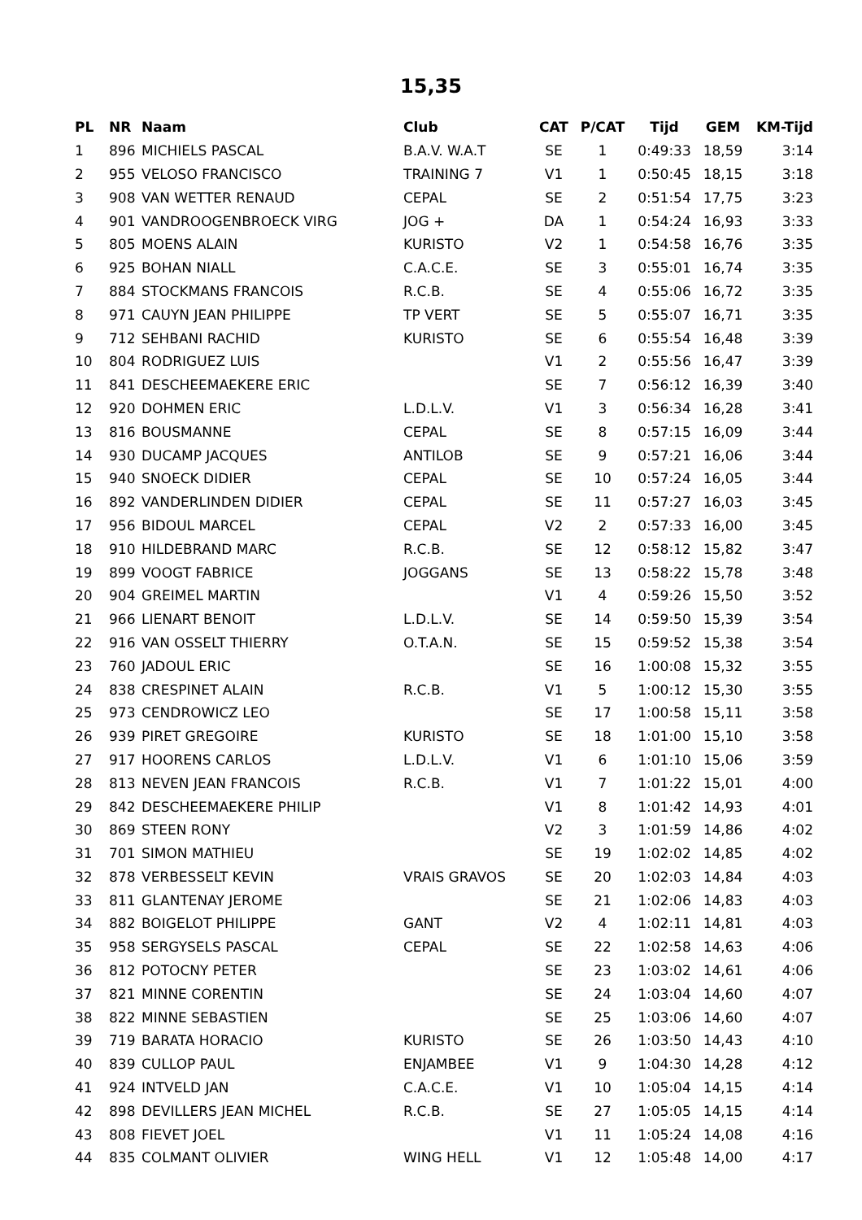15,35
| PL | NR | Naam | Club | CAT | P/CAT | Tijd | GEM | KM-Tijd |
| --- | --- | --- | --- | --- | --- | --- | --- | --- |
| 1 | 896 | MICHIELS PASCAL | B.A.V. W.A.T | SE | 1 | 0:49:33 | 18,59 | 3:14 |
| 2 | 955 | VELOSO FRANCISCO | TRAINING 7 | V1 | 1 | 0:50:45 | 18,15 | 3:18 |
| 3 | 908 | VAN WETTER RENAUD | CEPAL | SE | 2 | 0:51:54 | 17,75 | 3:23 |
| 4 | 901 | VANDROOGENBROECK VIRG | JOG + | DA | 1 | 0:54:24 | 16,93 | 3:33 |
| 5 | 805 | MOENS ALAIN | KURISTO | V2 | 1 | 0:54:58 | 16,76 | 3:35 |
| 6 | 925 | BOHAN NIALL | C.A.C.E. | SE | 3 | 0:55:01 | 16,74 | 3:35 |
| 7 | 884 | STOCKMANS FRANCOIS | R.C.B. | SE | 4 | 0:55:06 | 16,72 | 3:35 |
| 8 | 971 | CAUYN JEAN PHILIPPE | TP VERT | SE | 5 | 0:55:07 | 16,71 | 3:35 |
| 9 | 712 | SEHBANI RACHID | KURISTO | SE | 6 | 0:55:54 | 16,48 | 3:39 |
| 10 | 804 | RODRIGUEZ LUIS | | V1 | 2 | 0:55:56 | 16,47 | 3:39 |
| 11 | 841 | DESCHEEMAEKERE ERIC | | SE | 7 | 0:56:12 | 16,39 | 3:40 |
| 12 | 920 | DOHMEN ERIC | L.D.L.V. | V1 | 3 | 0:56:34 | 16,28 | 3:41 |
| 13 | 816 | BOUSMANNE | CEPAL | SE | 8 | 0:57:15 | 16,09 | 3:44 |
| 14 | 930 | DUCAMP JACQUES | ANTILOB | SE | 9 | 0:57:21 | 16,06 | 3:44 |
| 15 | 940 | SNOECK DIDIER | CEPAL | SE | 10 | 0:57:24 | 16,05 | 3:44 |
| 16 | 892 | VANDERLINDEN DIDIER | CEPAL | SE | 11 | 0:57:27 | 16,03 | 3:45 |
| 17 | 956 | BIDOUL MARCEL | CEPAL | V2 | 2 | 0:57:33 | 16,00 | 3:45 |
| 18 | 910 | HILDEBRAND MARC | R.C.B. | SE | 12 | 0:58:12 | 15,82 | 3:47 |
| 19 | 899 | VOOGT FABRICE | JOGGANS | SE | 13 | 0:58:22 | 15,78 | 3:48 |
| 20 | 904 | GREIMEL MARTIN | | V1 | 4 | 0:59:26 | 15,50 | 3:52 |
| 21 | 966 | LIENART BENOIT | L.D.L.V. | SE | 14 | 0:59:50 | 15,39 | 3:54 |
| 22 | 916 | VAN OSSELT THIERRY | O.T.A.N. | SE | 15 | 0:59:52 | 15,38 | 3:54 |
| 23 | 760 | JADOUL ERIC | | SE | 16 | 1:00:08 | 15,32 | 3:55 |
| 24 | 838 | CRESPINET ALAIN | R.C.B. | V1 | 5 | 1:00:12 | 15,30 | 3:55 |
| 25 | 973 | CENDROWICZ LEO | | SE | 17 | 1:00:58 | 15,11 | 3:58 |
| 26 | 939 | PIRET GREGOIRE | KURISTO | SE | 18 | 1:01:00 | 15,10 | 3:58 |
| 27 | 917 | HOORENS CARLOS | L.D.L.V. | V1 | 6 | 1:01:10 | 15,06 | 3:59 |
| 28 | 813 | NEVEN JEAN FRANCOIS | R.C.B. | V1 | 7 | 1:01:22 | 15,01 | 4:00 |
| 29 | 842 | DESCHEEMAEKERE PHILIP | | V1 | 8 | 1:01:42 | 14,93 | 4:01 |
| 30 | 869 | STEEN RONY | | V2 | 3 | 1:01:59 | 14,86 | 4:02 |
| 31 | 701 | SIMON MATHIEU | | SE | 19 | 1:02:02 | 14,85 | 4:02 |
| 32 | 878 | VERBESSELT KEVIN | VRAIS GRAVOS | SE | 20 | 1:02:03 | 14,84 | 4:03 |
| 33 | 811 | GLANTENAY JEROME | | SE | 21 | 1:02:06 | 14,83 | 4:03 |
| 34 | 882 | BOIGELOT PHILIPPE | GANT | V2 | 4 | 1:02:11 | 14,81 | 4:03 |
| 35 | 958 | SERGYSELS PASCAL | CEPAL | SE | 22 | 1:02:58 | 14,63 | 4:06 |
| 36 | 812 | POTOCNY PETER | | SE | 23 | 1:03:02 | 14,61 | 4:06 |
| 37 | 821 | MINNE CORENTIN | | SE | 24 | 1:03:04 | 14,60 | 4:07 |
| 38 | 822 | MINNE SEBASTIEN | | SE | 25 | 1:03:06 | 14,60 | 4:07 |
| 39 | 719 | BARATA HORACIO | KURISTO | SE | 26 | 1:03:50 | 14,43 | 4:10 |
| 40 | 839 | CULLOP PAUL | ENJAMBEE | V1 | 9 | 1:04:30 | 14,28 | 4:12 |
| 41 | 924 | INTVELD JAN | C.A.C.E. | V1 | 10 | 1:05:04 | 14,15 | 4:14 |
| 42 | 898 | DEVILLERS JEAN MICHEL | R.C.B. | SE | 27 | 1:05:05 | 14,15 | 4:14 |
| 43 | 808 | FIEVET JOEL | | V1 | 11 | 1:05:24 | 14,08 | 4:16 |
| 44 | 835 | COLMANT OLIVIER | WING HELL | V1 | 12 | 1:05:48 | 14,00 | 4:17 |